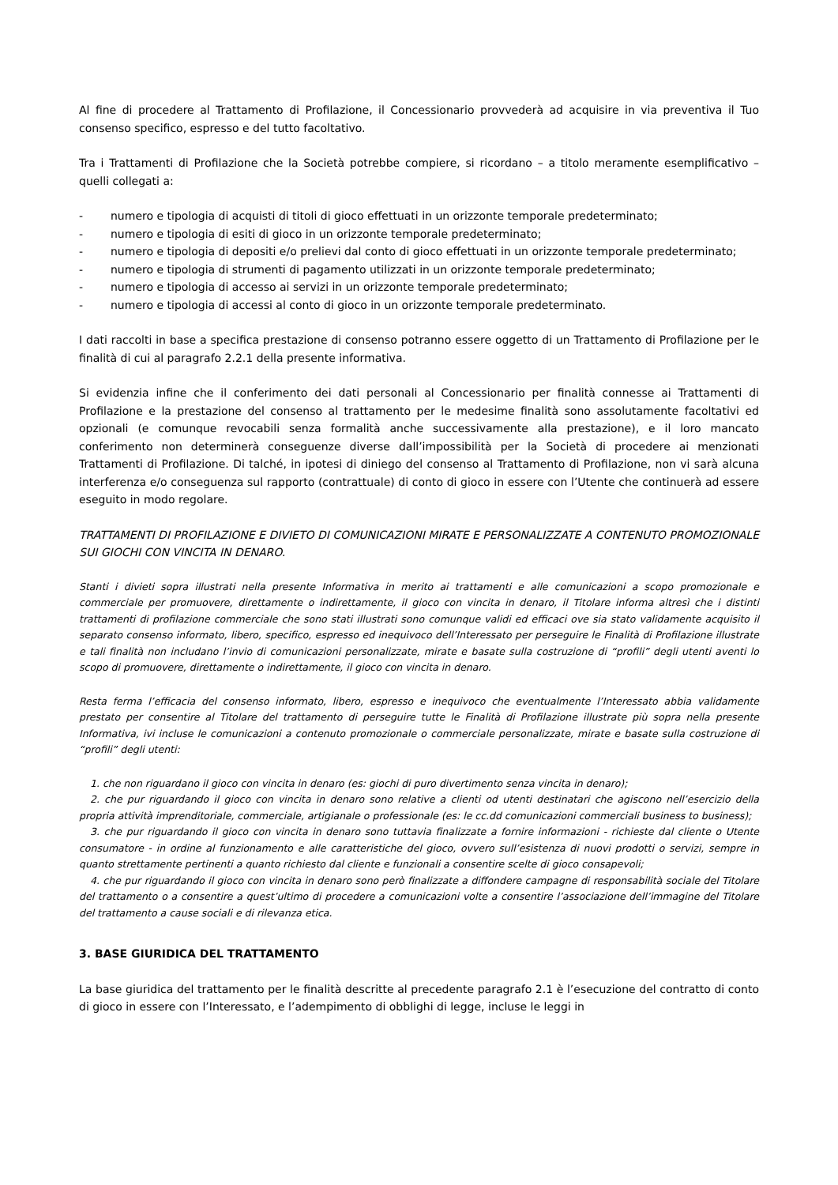Al fine di procedere al Trattamento di Profilazione, il Concessionario provvederà ad acquisire in via preventiva il Tuo consenso specifico, espresso e del tutto facoltativo.
Tra i Trattamenti di Profilazione che la Società potrebbe compiere, si ricordano – a titolo meramente esemplificativo – quelli collegati a:
- numero e tipologia di acquisti di titoli di gioco effettuati in un orizzonte temporale predeterminato;
- numero e tipologia di esiti di gioco in un orizzonte temporale predeterminato;
- numero e tipologia di depositi e/o prelievi dal conto di gioco effettuati in un orizzonte temporale predeterminato;
- numero e tipologia di strumenti di pagamento utilizzati in un orizzonte temporale predeterminato;
- numero e tipologia di accesso ai servizi in un orizzonte temporale predeterminato;
- numero e tipologia di accessi al conto di gioco in un orizzonte temporale predeterminato.
I dati raccolti in base a specifica prestazione di consenso potranno essere oggetto di un Trattamento di Profilazione per le finalità di cui al paragrafo 2.2.1 della presente informativa.
Si evidenzia infine che il conferimento dei dati personali al Concessionario per finalità connesse ai Trattamenti di Profilazione e la prestazione del consenso al trattamento per le medesime finalità sono assolutamente facoltativi ed opzionali (e comunque revocabili senza formalità anche successivamente alla prestazione), e il loro mancato conferimento non determinerà conseguenze diverse dall’impossibilità per la Società di procedere ai menzionati Trattamenti di Profilazione. Di talché, in ipotesi di diniego del consenso al Trattamento di Profilazione, non vi sarà alcuna interferenza e/o conseguenza sul rapporto (contrattuale) di conto di gioco in essere con l’Utente che continuerà ad essere eseguito in modo regolare.
TRATTAMENTI DI PROFILAZIONE E DIVIETO DI COMUNICAZIONI MIRATE E PERSONALIZZATE A CONTENUTO PROMOZIONALE SUI GIOCHI CON VINCITA IN DENARO.
Stanti i divieti sopra illustrati nella presente Informativa in merito ai trattamenti e alle comunicazioni a scopo promozionale e commerciale per promuovere, direttamente o indirettamente, il gioco con vincita in denaro, il Titolare informa altresì che i distinti trattamenti di profilazione commerciale che sono stati illustrati sono comunque validi ed efficaci ove sia stato validamente acquisito il separato consenso informato, libero, specifico, espresso ed inequivoco dell’Interessato per perseguire le Finalità di Profilazione illustrate e tali finalità non includano l’invio di comunicazioni personalizzate, mirate e basate sulla costruzione di “profili” degli utenti aventi lo scopo di promuovere, direttamente o indirettamente, il gioco con vincita in denaro.
Resta ferma l’efficacia del consenso informato, libero, espresso e inequivoco che eventualmente l’Interessato abbia validamente prestato per consentire al Titolare del trattamento di perseguire tutte le Finalità di Profilazione illustrate più sopra nella presente Informativa, ivi incluse le comunicazioni a contenuto promozionale o commerciale personalizzate, mirate e basate sulla costruzione di “profili” degli utenti:
1. che non riguardano il gioco con vincita in denaro (es: giochi di puro divertimento senza vincita in denaro);
2. che pur riguardando il gioco con vincita in denaro sono relative a clienti od utenti destinatari che agiscono nell’esercizio della propria attività imprenditoriale, commerciale, artigianale o professionale (es: le cc.dd comunicazioni commerciali business to business);
3. che pur riguardando il gioco con vincita in denaro sono tuttavia finalizzate a fornire informazioni - richieste dal cliente o Utente consumatore - in ordine al funzionamento e alle caratteristiche del gioco, ovvero sull’esistenza di nuovi prodotti o servizi, sempre in quanto strettamente pertinenti a quanto richiesto dal cliente e funzionali a consentire scelte di gioco consapevoli;
4. che pur riguardando il gioco con vincita in denaro sono però finalizzate a diffondere campagne di responsabilità sociale del Titolare del trattamento o a consentire a quest’ultimo di procedere a comunicazioni volte a consentire l’associazione dell’immagine del Titolare del trattamento a cause sociali e di rilevanza etica.
3. BASE GIURIDICA DEL TRATTAMENTO
La base giuridica del trattamento per le finalità descritte al precedente paragrafo 2.1 è l’esecuzione del contratto di conto di gioco in essere con l’Interessato, e l’adempimento di obblighi di legge, incluse le leggi in